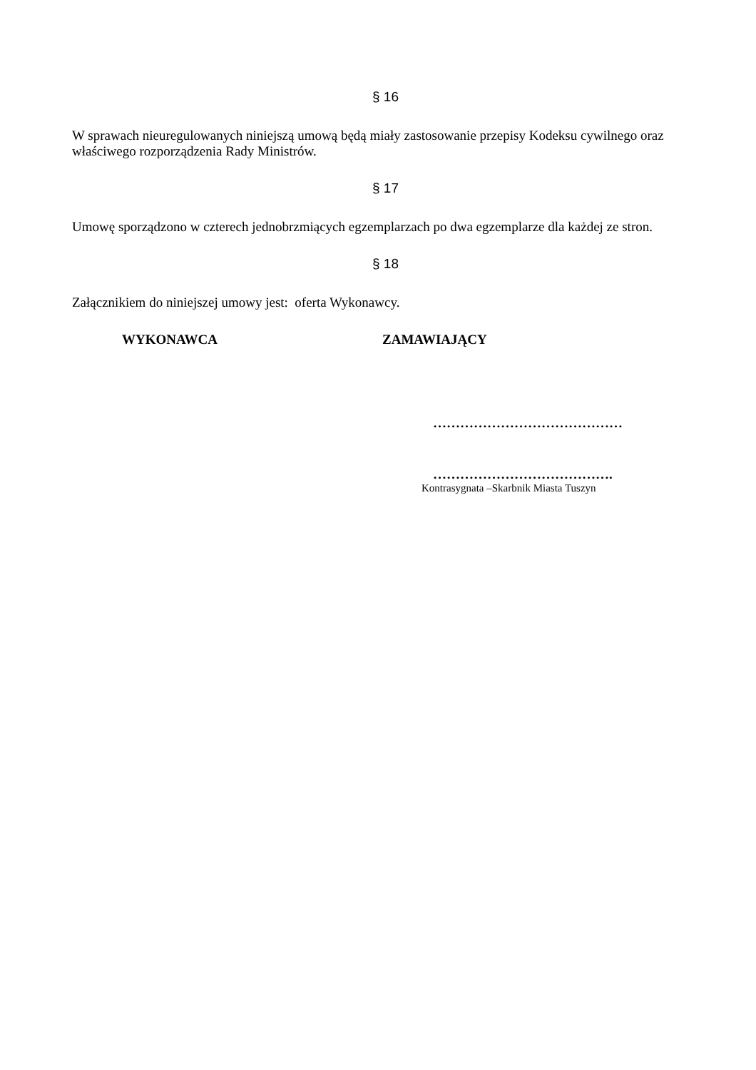§ 16
W sprawach nieuregulowanych niniejszą umową będą miały zastosowanie przepisy Kodeksu cywilnego oraz właściwego rozporządzenia Rady Ministrów.
§ 17
Umowę sporządzono w czterech jednobrzmiących egzemplarzach po dwa egzemplarze dla każdej ze stron.
§ 18
Załącznikiem do niniejszej umowy jest: oferta Wykonawcy.
WYKONAWCA ZAMAWIAJĄCY
……………………………………
………………………………….
Kontrasygnata –Skarbnik Miasta Tuszyn